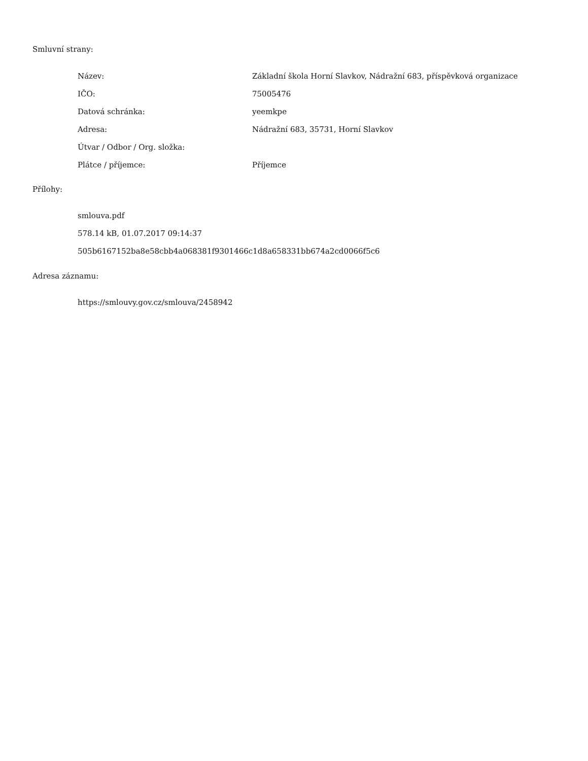Smluvní strany:
| Název: | Základní škola Horní Slavkov, Nádražní 683, příspěvková organizace |
| IČO: | 75005476 |
| Datová schránka: | yeemkpe |
| Adresa: | Nádražní 683, 35731, Horní Slavkov |
| Útvar / Odbor / Org. složka: | |
| Plátce / příjemce: | Příjemce |
Přílohy:
smlouva.pdf
578.14 kB, 01.07.2017 09:14:37
505b6167152ba8e58cbb4a068381f9301466c1d8a658331bb674a2cd0066f5c6
Adresa záznamu:
https://smlouvy.gov.cz/smlouva/2458942